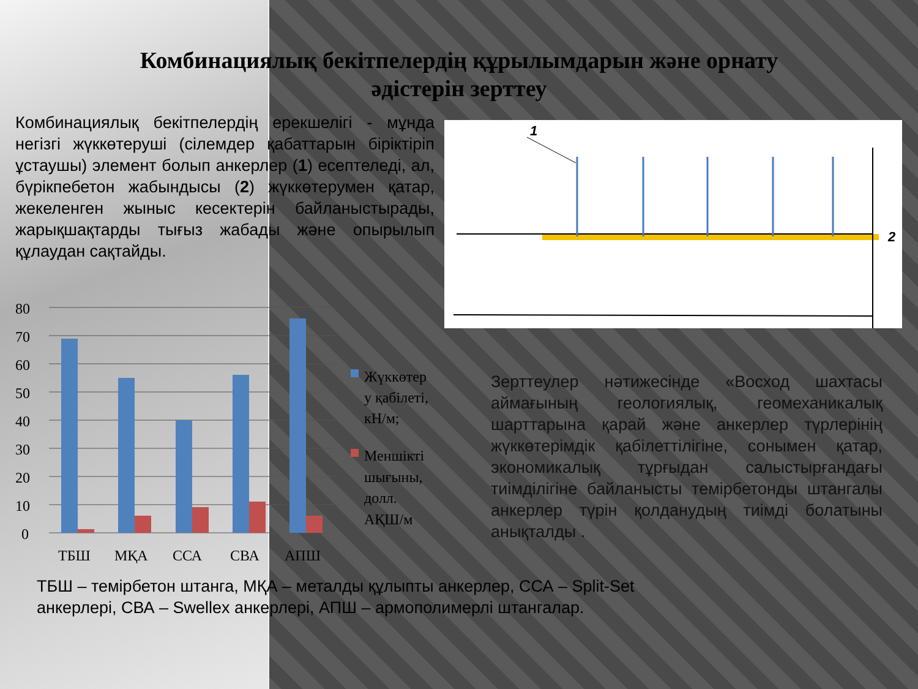Комбинациялық бекітпелердің құрылымдарын және орнату әдістерін зерттеу
Комбинациялық бекітпелердің ерекшелігі - мұнда негізгі жүккөтеруші (сілемдер қабаттарын біріктіріп ұстаушы) элемент болып анкерлер (1) есептеледі, ал, бүрікпебетон жабындысы (2) жүккөтерумен қатар, жекеленген жыныс кесектерін байланыстырады, жарықшақтарды тығыз жабады және опырылып құлаудан сақтайды.
1
2
80
70
60
50
40
30
20
10
0
ТБШ
МҚА
ССА
СВА
АПШ
Жүккөтер
у қабілеті,
кН/м;
Меншікті
шығыны,
долл.
АҚШ/м
Зерттеулер нәтижесінде «Восход шахтасы аймағының геологиялық, геомеханикалық шарттарына қарай және анкерлер түрлерінің жүккөтерімдік қабілеттілігіне, сонымен қатар, экономикалық тұрғыдан салыстырғандағы тиімділігіне байланысты темірбетонды штангалы анкерлер түрін қолданудың тиімді болатыны анықталды .
ТБШ – темірбетон штанга, МҚА – металды құлыпты анкерлер, ССА – Split-Set анкерлері, СВА – Swellex анкерлері, АПШ – армополимерлі штангалар.